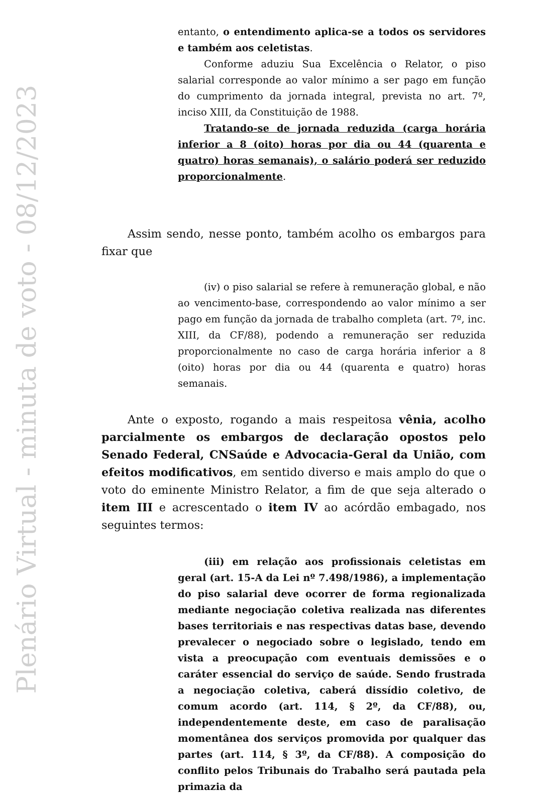Plenário Virtual - minuta de voto - 08/12/2023
entanto, o entendimento aplica-se a todos os servidores e também aos celetistas.
Conforme aduziu Sua Excelência o Relator, o piso salarial corresponde ao valor mínimo a ser pago em função do cumprimento da jornada integral, prevista no art. 7º, inciso XIII, da Constituição de 1988.
Tratando-se de jornada reduzida (carga horária inferior a 8 (oito) horas por dia ou 44 (quarenta e quatro) horas semanais), o salário poderá ser reduzido proporcionalmente.
Assim sendo, nesse ponto, também acolho os embargos para fixar que
(iv) o piso salarial se refere à remuneração global, e não ao vencimento-base, correspondendo ao valor mínimo a ser pago em função da jornada de trabalho completa (art. 7º, inc. XIII, da CF/88), podendo a remuneração ser reduzida proporcionalmente no caso de carga horária inferior a 8 (oito) horas por dia ou 44 (quarenta e quatro) horas semanais.
Ante o exposto, rogando a mais respeitosa vênia, acolho parcialmente os embargos de declaração opostos pelo Senado Federal, CNSaúde e Advocacia-Geral da União, com efeitos modificativos, em sentido diverso e mais amplo do que o voto do eminente Ministro Relator, a fim de que seja alterado o item III e acrescentado o item IV ao acórdão embagado, nos seguintes termos:
(iii) em relação aos profissionais celetistas em geral (art. 15-A da Lei nº 7.498/1986), a implementação do piso salarial deve ocorrer de forma regionalizada mediante negociação coletiva realizada nas diferentes bases territoriais e nas respectivas datas base, devendo prevalecer o negociado sobre o legislado, tendo em vista a preocupação com eventuais demissões e o caráter essencial do serviço de saúde. Sendo frustrada a negociação coletiva, caberá dissídio coletivo, de comum acordo (art. 114, § 2º, da CF/88), ou, independentemente deste, em caso de paralisação momentânea dos serviços promovida por qualquer das partes (art. 114, § 3º, da CF/88). A composição do conflito pelos Tribunais do Trabalho será pautada pela primazia da